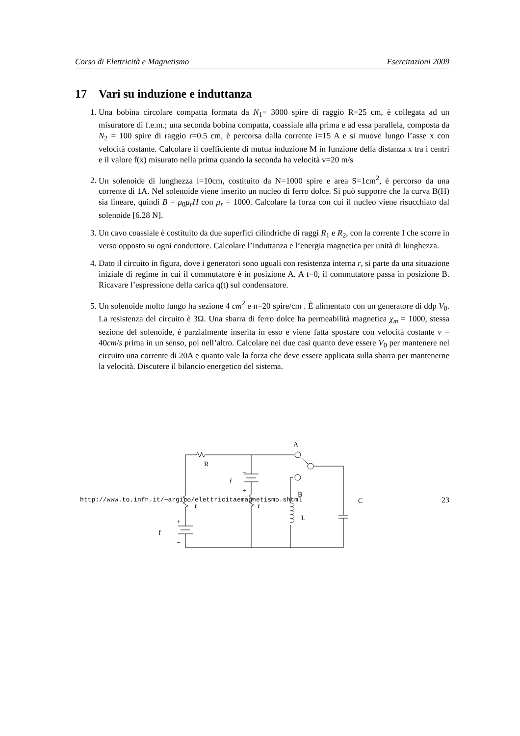Corso di Elettricità e Magnetismo Esercitazioni 2009
17 Vari su induzione e induttanza
1. Una bobina circolare compatta formata da N<sub>1</sub>= 3000 spire di raggio R=25 cm, è collegata ad un misuratore di f.e.m.; una seconda bobina compatta, coassiale alla prima e ad essa parallela, composta da N<sub>2</sub> = 100 spire di raggio r=0.5 cm, è percorsa dalla corrente i=15 A e si muove lungo l’asse x con velocità costante. Calcolare il coefficiente di mutua induzione M in funzione della distanza x tra i centri e il valore f(x) misurato nella prima quando la seconda ha velocità v=20 m/s
2. Un solenoide di lunghezza l=10cm, costituito da N=1000 spire e area S=1cm<sup>2</sup>, è percorso da una corrente di 1A. Nel solenoide viene inserito un nucleo di ferro dolce. Si può supporre che la curva B(H) sia lineare, quindi B = μ<sub>0</sub>μ<sub>r</sub>H con μ<sub>r</sub> = 1000. Calcolare la forza con cui il nucleo viene risucchiato dal solenoide [6.28 N].
3. Un cavo coassiale è costituito da due superfici cilindriche di raggi R<sub>1</sub> e R<sub>2</sub>, con la corrente I che scorre in verso opposto su ogni conduttore. Calcolare l’induttanza e l’energia magnetica per unità di lunghezza.
4. Dato il circuito in figura, dove i generatori sono uguali con resistenza interna r, si parte da una situazione iniziale di regime in cui il commutatore è in posizione A. A t=0, il commutatore passa in posizione B. Ricavare l’espressione della carica q(t) sul condensatore.
5. Un solenoide molto lungo ha sezione 4 cm<sup>2</sup> e n=20 spire/cm . È alimentato con un generatore di ddp V<sub>0</sub>. La resistenza del circuito è 3Ω. Una sbarra di ferro dolce ha permeabilità magnetica χ<sub>m</sub> = 1000, stessa sezione del solenoide, è parzialmente inserita in esso e viene fatta spostare con velocità costante v = 40cm/s prima in un senso, poi nell’altro. Calcolare nei due casi quanto deve essere V<sub>0</sub> per mantenere nel circuito una corrente di 20A e quanto vale la forza che deve essere applicata sulla sbarra per mantenerne la velocità. Discutere il bilancio energetico del sistema.
A
R
f
−
+
B
C
r
r
L
+
f
−
http://www.to.infn.it/∼argiro/elettricitaemagnetismo.shtml 23